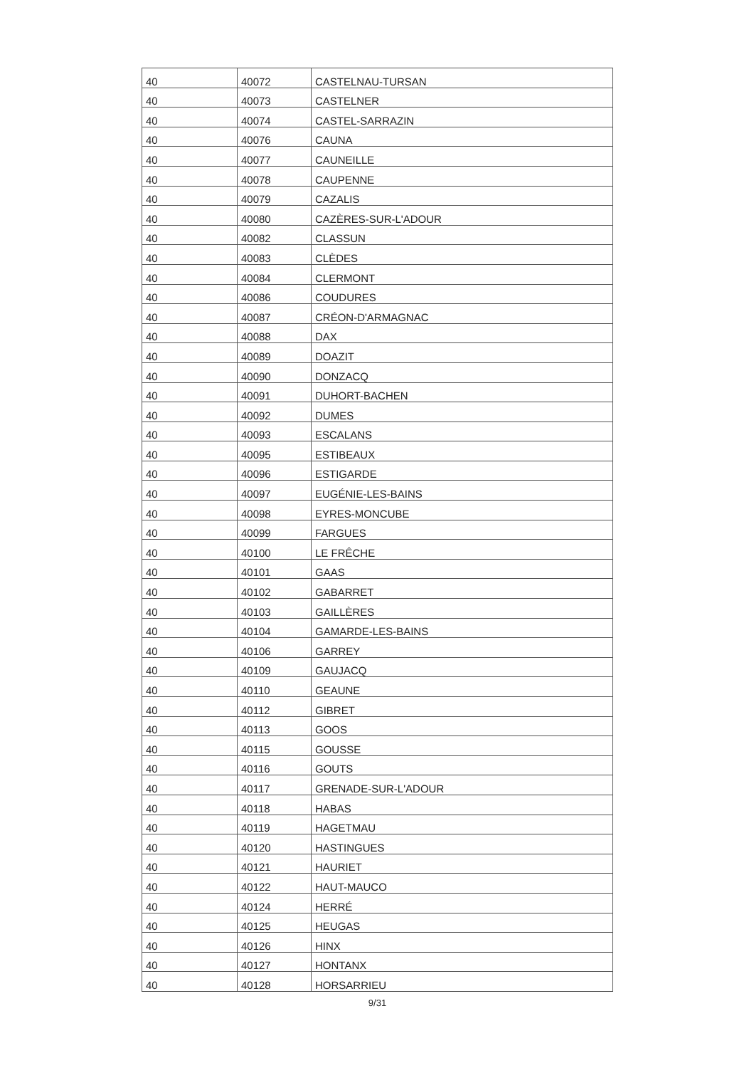| 40 | 40072 | CASTELNAU-TURSAN |
| 40 | 40073 | CASTELNER |
| 40 | 40074 | CASTEL-SARRAZIN |
| 40 | 40076 | CAUNA |
| 40 | 40077 | CAUNEILLE |
| 40 | 40078 | CAUPENNE |
| 40 | 40079 | CAZALIS |
| 40 | 40080 | CAZÈRES-SUR-L'ADOUR |
| 40 | 40082 | CLASSUN |
| 40 | 40083 | CLÈDES |
| 40 | 40084 | CLERMONT |
| 40 | 40086 | COUDURES |
| 40 | 40087 | CRÉON-D'ARMAGNAC |
| 40 | 40088 | DAX |
| 40 | 40089 | DOAZIT |
| 40 | 40090 | DONZACQ |
| 40 | 40091 | DUHORT-BACHEN |
| 40 | 40092 | DUMES |
| 40 | 40093 | ESCALANS |
| 40 | 40095 | ESTIBEAUX |
| 40 | 40096 | ESTIGARDE |
| 40 | 40097 | EUGÉNIE-LES-BAINS |
| 40 | 40098 | EYRES-MONCUBE |
| 40 | 40099 | FARGUES |
| 40 | 40100 | LE FRÊCHE |
| 40 | 40101 | GAAS |
| 40 | 40102 | GABARRET |
| 40 | 40103 | GAILLÈRES |
| 40 | 40104 | GAMARDE-LES-BAINS |
| 40 | 40106 | GARREY |
| 40 | 40109 | GAUJACQ |
| 40 | 40110 | GEAUNE |
| 40 | 40112 | GIBRET |
| 40 | 40113 | GOOS |
| 40 | 40115 | GOUSSE |
| 40 | 40116 | GOUTS |
| 40 | 40117 | GRENADE-SUR-L'ADOUR |
| 40 | 40118 | HABAS |
| 40 | 40119 | HAGETMAU |
| 40 | 40120 | HASTINGUES |
| 40 | 40121 | HAURIET |
| 40 | 40122 | HAUT-MAUCO |
| 40 | 40124 | HERRÉ |
| 40 | 40125 | HEUGAS |
| 40 | 40126 | HINX |
| 40 | 40127 | HONTANX |
| 40 | 40128 | HORSARRIEU |
9/31